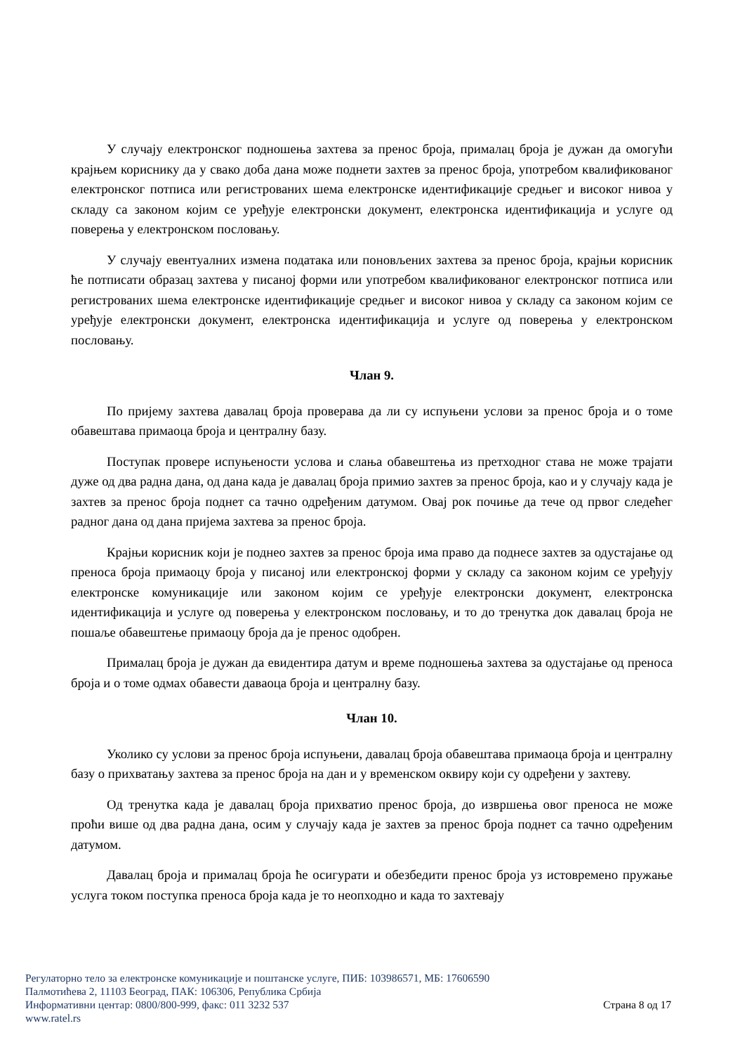У случају електронског подношења захтева за пренос броја, прималац броја је дужан да омогући крајњем кориснику да у свако доба дана може поднети захтев за пренос броја, употребом квалификованог електронског потписа или регистрованих шема електронске идентификације средњег и високог нивоа у складу са законом којим се уређује електронски документ, електронска идентификација и услуге од поверења у електронском пословању.
У случају евентуалних измена података или поновљених захтева за пренос броја, крајњи корисник ће потписати образац захтева у писаној форми или употребом квалификованог електронског потписа или регистрованих шема електронске идентификације средњег и високог нивоа у складу са законом којим се уређује електронски документ, електронска идентификација и услуге од поверења у електронском пословању.
Члан 9.
По пријему захтева давалац броја проверава да ли су испуњени услови за пренос броја и о томе обавештава примаоца броја и централну базу.
Поступак провере испуњености услова и слања обавештења из претходног става не може трајати дуже од два радна дана, од дана када је давалац броја примио захтев за пренос броја, као и у случају када је захтев за пренос броја поднет са тачно одређеним датумом. Овај рок почиње да тече од првог следећег радног дана од дана пријема захтева за пренос броја.
Крајњи корисник који је поднео захтев за пренос броја има право да поднесе захтев за одустајање од преноса броја примаоцу броја у писаној или електронској форми у складу са законом којим се уређују електронске комуникације или законом којим се уређује електронски документ, електронска идентификација и услуге од поверења у електронском пословању, и то до тренутка док давалац броја не пошаље обавештење примаоцу броја да је пренос одобрен.
Прималац броја је дужан да евидентира датум и време подношења захтева за одустајање од преноса броја и о томе одмах обавести даваоца броја и централну базу.
Члан 10.
Уколико су услови за пренос броја испуњени, давалац броја обавештава примаоца броја и централну базу о прихватању захтева за пренос броја на дан и у временском оквиру који су одређени у захтеву.
Од тренутка када је давалац броја прихватио пренос броја, до извршења овог преноса не може проћи више од два радна дана, осим у случају када је захтев за пренос броја поднет са тачно одређеним датумом.
Давалац броја и прималац броја ће осигурати и обезбедити пренос броја уз истовремено пружање услуга током поступка преноса броја када је то неопходно и када то захтевају
Регулаторно тело за електронске комуникације и поштанске услуге, ПИБ: 103986571, МБ: 17606590
Палмотићева 2, 11103 Београд, ПАК: 106306, Република Србија
Информативни центар: 0800/800-999, факс: 011 3232 537 Страна 8 од 17
www.ratel.rs